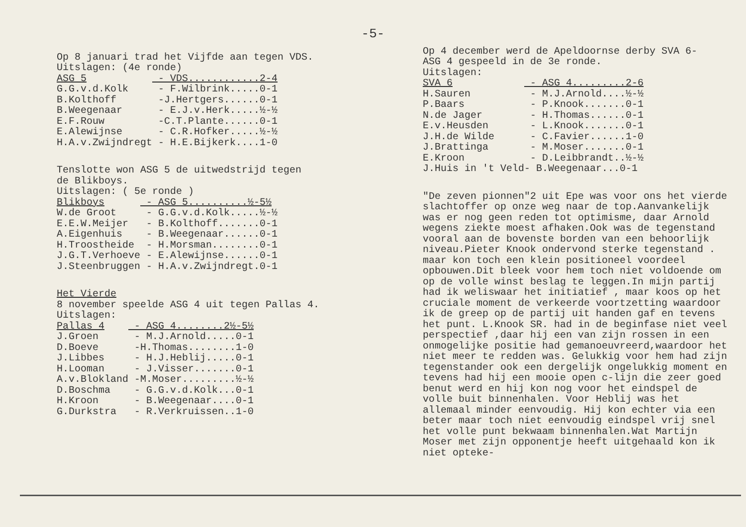-5-
Op 8 januari trad het Vijfde aan tegen VDS.
Uitslagen: (4e ronde)
| ASG 5 | - VDS............2-4 |
| G.G.v.d.Kolk | - F.Wilbrink.....0-1 |
| B.Kolthoff | -J.Hertgers......0-1 |
| B.Weegenaar | - E.J.v.Herk.....½-½ |
| E.F.Rouw | -C.T.Plante......0-1 |
| E.Alewijnse | - C.R.Hofker.....½-½ |
| H.A.v.Zwijndregt | - H.E.Bijkerk....1-0 |
Tenslotte won ASG 5 de uitwedstrijd tegen
de Blikboys.
Uitslagen: ( 5e ronde )
| Blikboys | - ASG 5..........½-5½ |
| W.de Groot | - G.G.v.d.Kolk.....½-½ |
| E.E.W.Meijer | - B.Kolthoff.......0-1 |
| A.Eigenhuis | - B.Weegenaar......0-1 |
| H.Troostheide | - H.Morsman........0-1 |
| J.G.T.Verhoeve | - E.Alewijnse......0-1 |
| J.Steenbruggen | - H.A.v.Zwijndregt.0-1 |
Het Vierde
8 november speelde ASG 4 uit tegen Pallas 4.
Uitslagen:
| Pallas 4 | - ASG 4........2½-5½ |
| J.Groen | - M.J.Arnold.....0-1 |
| D.Boeve | -H.Thomas........1-0 |
| J.Libbes | - H.J.Heblij.....0-1 |
| H.Looman | - J.Visser.......0-1 |
| A.v.Blokland | -M.Moser.........½-½ |
| D.Boschma | - G.G.v.d.Kolk...0-1 |
| H.Kroon | - B.Weegenaar....0-1 |
| G.Durkstra | - R.Verkruissen..1-0 |
Op 4 december werd de Apeldoornse derby SVA 6-
ASG 4 gespeeld in de 3e ronde.
Uitslagen:
| SVA 6 | - ASG 4.........2-6 |
| H.Sauren | - M.J.Arnold....½-½ |
| P.Baars | - P.Knook.......0-1 |
| N.de Jager | - H.Thomas......0-1 |
| E.v.Heusden | - L.Knook.......0-1 |
| J.H.de Wilde | - C.Favier......1-0 |
| J.Brattinga | - M.Moser.......0-1 |
| E.Kroon | - D.Leibbrandt..½-½ |
| J.Huis in 't Veld | - B.Weegenaar...0-1 |
"De zeven pionnen"2 uit Epe was voor ons het vierde slachtoffer op onze weg naar de top.Aanvankelijk was er nog geen reden tot optimisme, daar Arnold wegens ziekte moest afhaken.Ook was de tegenstand vooral aan de bovenste borden van een behoorlijk niveau.Pieter Knook ondervond sterke tegenstand . maar kon toch een klein positioneel voordeel opbouwen.Dit bleek voor hem toch niet voldoende om op de volle winst beslag te leggen.In mijn partij had ik weliswaar het initiatief , maar koos op het cruciale moment de verkeerde voortzetting waardoor ik de greep op de partij uit handen gaf en tevens het punt. L.Knook SR. had in de beginfase niet veel perspectief ,daar hij een van zijn rossen in een onmogelijke positie had gemanoeuvreerd,waardoor het niet meer te redden was. Gelukkig voor hem had zijn tegenstander ook een dergelijk ongelukkig moment en tevens had hij een mooie open c-lijn die zeer goed benut werd en hij kon nog voor het eindspel de volle buit binnenhalen. Voor Heblij was het allemaal minder eenvoudig. Hij kon echter via een beter maar toch niet eenvoudig eindspel vrij snel het volle punt bekwaam binnenhalen.Wat Martijn Moser met zijn opponentje heeft uitgehaald kon ik niet opteke-